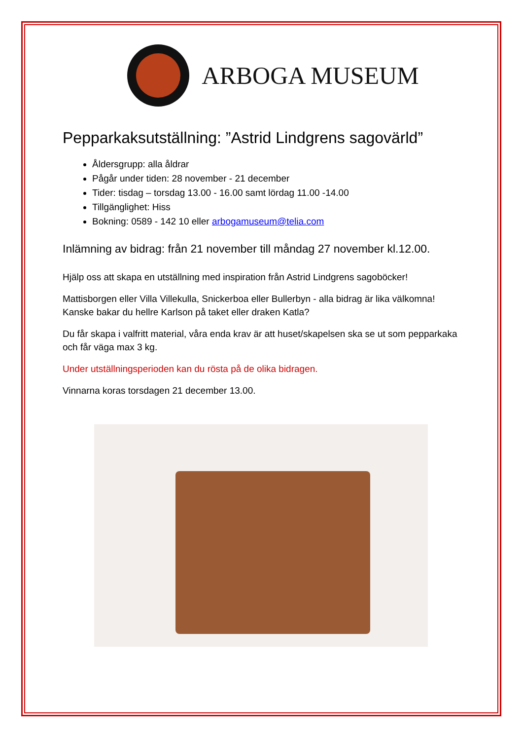ARBOGA MUSEUM
Pepparkaksutställning: ”Astrid Lindgrens sagovärld”
Åldersgrupp: alla åldrar
Pågår under tiden: 28 november - 21 december
Tider: tisdag – torsdag 13.00 - 16.00 samt lördag 11.00 -14.00
Tillgänglighet: Hiss
Bokning: 0589 - 142 10 eller arbogamuseum@telia.com
Inlämning av bidrag: från 21 november till måndag 27 november kl.12.00.
Hjälp oss att skapa en utställning med inspiration från Astrid Lindgrens sagoböcker!
Mattisborgen eller Villa Villekulla, Snickerboa eller Bullerbyn - alla bidrag är lika välkomna! Kanske bakar du hellre Karlson på taket eller draken Katla?
Du får skapa i valfritt material, våra enda krav är att huset/skapelsen ska se ut som pepparkaka och får väga max 3 kg.
Under utställningsperioden kan du rösta på de olika bidragen.
Vinnarna koras torsdagen 21 december 13.00.